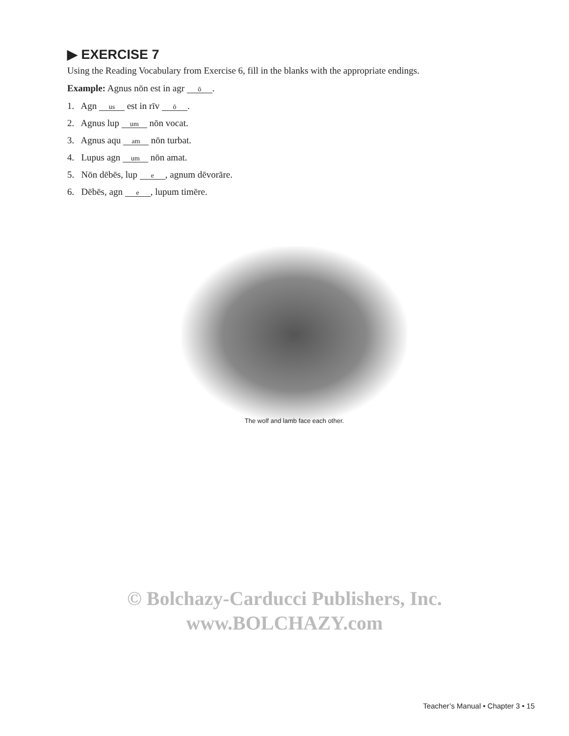▶ EXERCISE 7
Using the Reading Vocabulary from Exercise 6, fill in the blanks with the appropriate endings.
Example: Agnus nōn est in agr ō.
1. Agn us est in rīv ō.
2. Agnus lup um nōn vocat.
3. Agnus aqu am nōn turbat.
4. Lupus agn um nōn amat.
5. Nōn dēbēs, lup e, agnum dēvorāre.
6. Dēbēs, agn e, lupum timēre.
The wolf and lamb face each other.
© Bolchazy-Carducci Publishers, Inc.
www.BOLCHAZY.com
Teacher’s Manual • Chapter 3 • 15